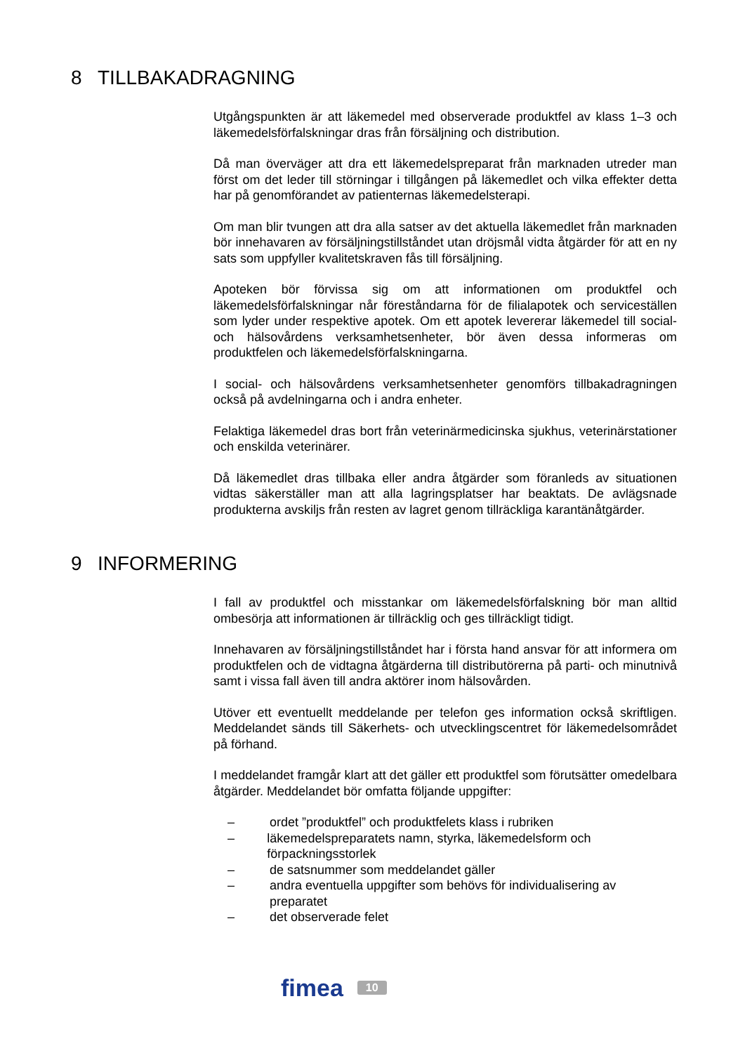8 TILLBAKADRAGNING
Utgångspunkten är att läkemedel med observerade produktfel av klass 1–3 och läkemedelsförfalskningar dras från försäljning och distribution.
Då man överväger att dra ett läkemedelspreparat från marknaden utreder man först om det leder till störningar i tillgången på läkemedlet och vilka effekter detta har på genomförandet av patienternas läkemedelsterapi.
Om man blir tvungen att dra alla satser av det aktuella läkemedlet från marknaden bör innehavaren av försäljningstillståndet utan dröjsmål vidta åtgärder för att en ny sats som uppfyller kvalitetskraven fås till försäljning.
Apoteken bör förvissa sig om att informationen om produktfel och läkemedelsförfalskningar når föreståndarna för de filialapotek och serviceställen som lyder under respektive apotek. Om ett apotek levererar läkemedel till social- och hälsovårdens verksamhetsenheter, bör även dessa informeras om produktfelen och läkemedelsförfalskningarna.
I social- och hälsovårdens verksamhetsenheter genomförs tillbakadragningen också på avdelningarna och i andra enheter.
Felaktiga läkemedel dras bort från veterinärmedicinska sjukhus, veterinärstationer och enskilda veterinärer.
Då läkemedlet dras tillbaka eller andra åtgärder som föranleds av situationen vidtas säkerställer man att alla lagringsplatser har beaktats. De avlägsnade produkterna avskiljs från resten av lagret genom tillräckliga karantänåtgärder.
9 INFORMERING
I fall av produktfel och misstankar om läkemedelsförfalskning bör man alltid ombesörja att informationen är tillräcklig och ges tillräckligt tidigt.
Innehavaren av försäljningstillståndet har i första hand ansvar för att informera om produktfelen och de vidtagna åtgärderna till distributörerna på parti- och minutnivå samt i vissa fall även till andra aktörer inom hälsovården.
Utöver ett eventuellt meddelande per telefon ges information också skriftligen. Meddelandet sänds till Säkerhets- och utvecklingscentret för läkemedelsområdet på förhand.
I meddelandet framgår klart att det gäller ett produktfel som förutsätter omedelbara åtgärder. Meddelandet bör omfatta följande uppgifter:
– ordet ”produktfel” och produktfelets klass i rubriken
– läkemedelspreparatets namn, styrka, läkemedelsform och förpackningsstorlek
– de satsnummer som meddelandet gäller
– andra eventuella uppgifter som behövs för individualisering av preparatet
– det observerade felet
fimea 10